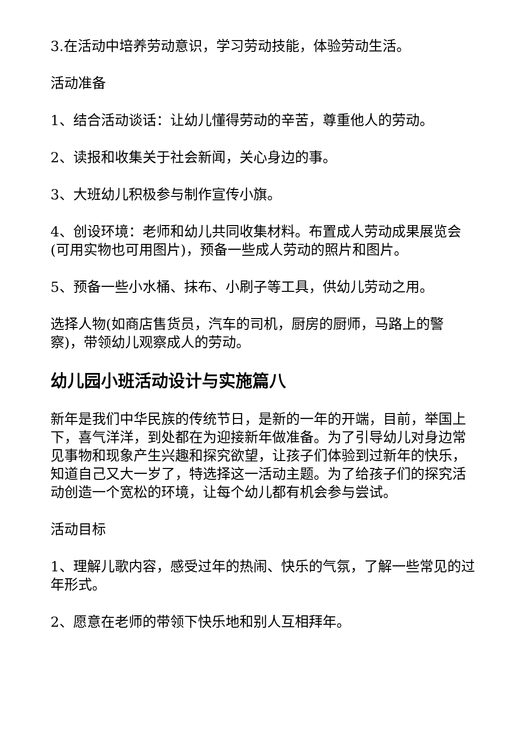3.在活动中培养劳动意识，学习劳动技能，体验劳动生活。
活动准备
1、结合活动谈话：让幼儿懂得劳动的辛苦，尊重他人的劳动。
2、读报和收集关于社会新闻，关心身边的事。
3、大班幼儿积极参与制作宣传小旗。
4、创设环境：老师和幼儿共同收集材料。布置成人劳动成果展览会(可用实物也可用图片)，预备一些成人劳动的照片和图片。
5、预备一些小水桶、抹布、小刷子等工具，供幼儿劳动之用。
选择人物(如商店售货员，汽车的司机，厨房的厨师，马路上的警察)，带领幼儿观察成人的劳动。
幼儿园小班活动设计与实施篇八
新年是我们中华民族的传统节日，是新的一年的开端，目前，举国上下，喜气洋洋，到处都在为迎接新年做准备。为了引导幼儿对身边常见事物和现象产生兴趣和探究欲望，让孩子们体验到过新年的快乐，知道自己又大一岁了，特选择这一活动主题。为了给孩子们的探究活动创造一个宽松的环境，让每个幼儿都有机会参与尝试。
活动目标
1、理解儿歌内容，感受过年的热闹、快乐的气氛，了解一些常见的过年形式。
2、愿意在老师的带领下快乐地和别人互相拜年。